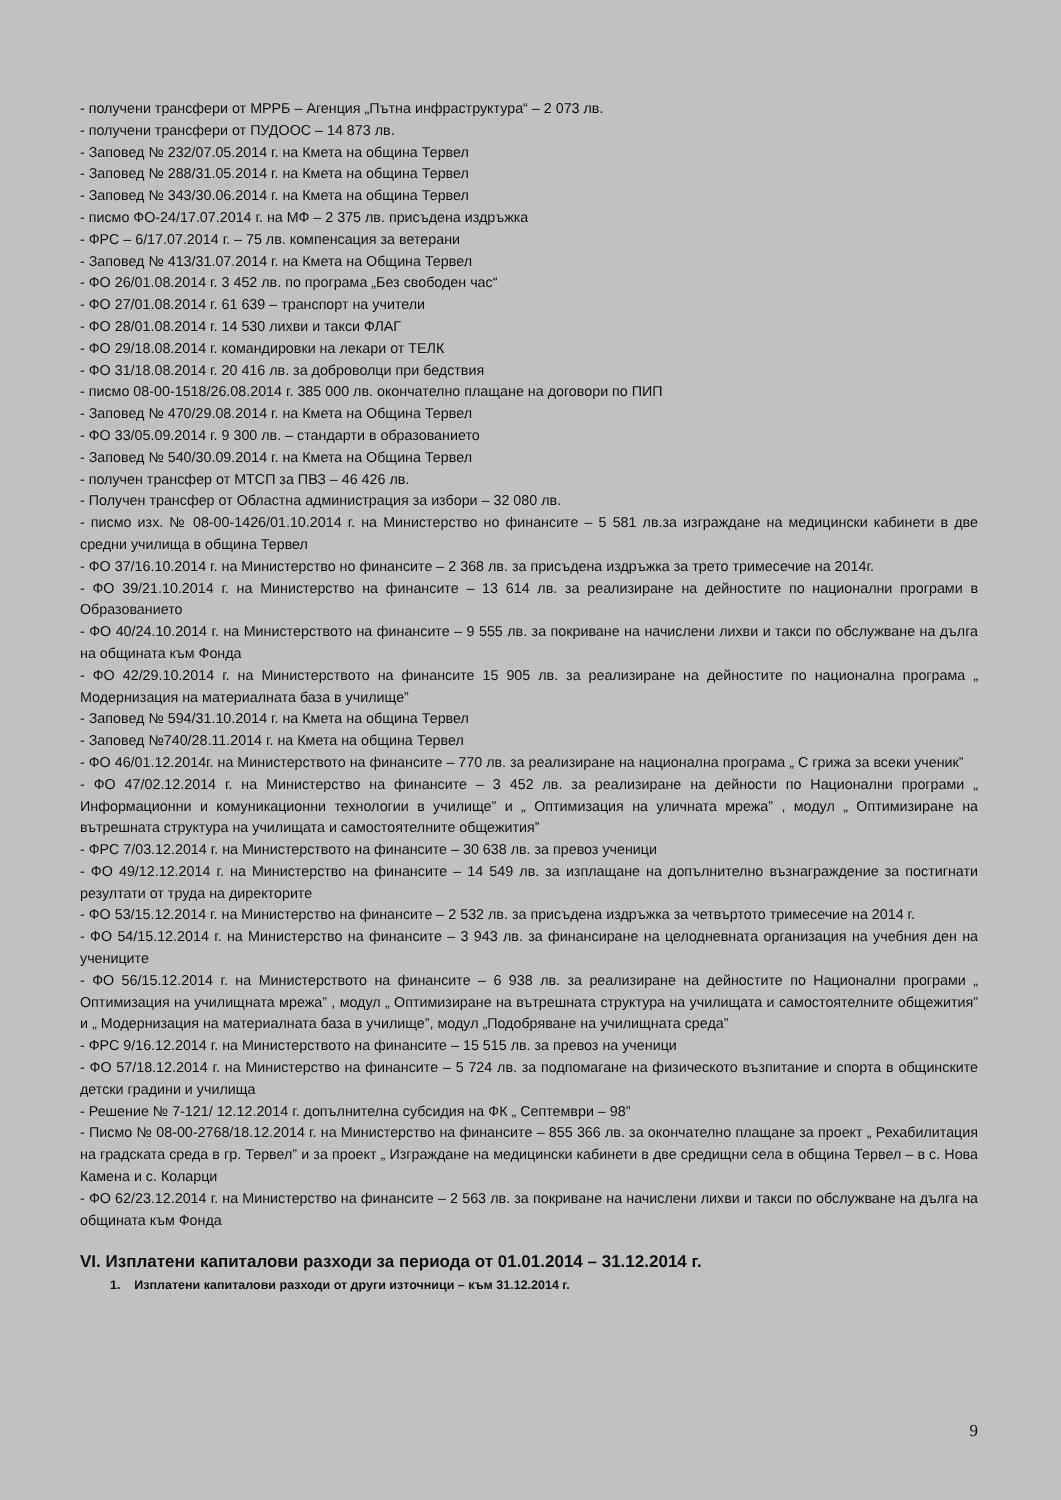- получени трансфери от МРРБ – Агенция „Пътна инфраструктура“ – 2 073 лв.
- получени трансфери от ПУДООС – 14 873 лв.
- Заповед № 232/07.05.2014 г. на Кмета на община Тервел
- Заповед № 288/31.05.2014 г. на Кмета на община Тервел
- Заповед № 343/30.06.2014 г. на Кмета на община Тервел
- писмо ФО-24/17.07.2014 г. на МФ – 2 375 лв. присъдена издръжка
- ФРС – 6/17.07.2014 г. – 75 лв. компенсация за ветерани
- Заповед № 413/31.07.2014 г. на Кмета на Община Тервел
- ФО 26/01.08.2014 г. 3 452 лв. по програма „Без свободен час“
- ФО 27/01.08.2014 г. 61 639 – транспорт на учители
- ФО 28/01.08.2014 г. 14 530 лихви и такси ФЛАГ
- ФО 29/18.08.2014 г. командировки на лекари от ТЕЛК
- ФО 31/18.08.2014 г. 20 416 лв. за доброволци при бедствия
- писмо 08-00-1518/26.08.2014 г. 385 000 лв. окончателно плащане на договори по ПИП
- Заповед № 470/29.08.2014 г. на Кмета на Община Тервел
- ФО 33/05.09.2014 г. 9 300 лв. – стандарти в образованието
- Заповед № 540/30.09.2014 г. на Кмета на Община Тервел
- получен трансфер от МТСП за ПВЗ – 46 426 лв.
- Получен трансфер от Областна администрация за избори – 32 080 лв.
- писмо изх. № 08-00-1426/01.10.2014 г. на Министерство но финансите – 5 581 лв.за изграждане на медицински кабинети в две средни училища в община Тервел
- ФО 37/16.10.2014 г. на Министерство но финансите – 2 368 лв. за присъдена издръжка за трето тримесечие на 2014г.
- ФО 39/21.10.2014 г. на Министерство на финансите – 13 614 лв. за реализиране на дейностите по национални програми в Образованието
- ФО 40/24.10.2014 г. на Министерството на финансите – 9 555 лв. за покриване на начислени лихви и такси по обслужване на дълга на общината към Фонда
- ФО 42/29.10.2014 г. на Министерството на финансите 15 905 лв. за реализиране на дейностите по национална програма „ Модернизация на материалната база в училище”
- Заповед № 594/31.10.2014 г. на Кмета на община Тервел
- Заповед №740/28.11.2014 г. на Кмета на община Тервел
- ФО 46/01.12.2014г. на Министерството на финансите – 770 лв. за реализиране на национална програма „ С грижа за всеки ученик”
- ФО 47/02.12.2014 г. на Министерство на финансите – 3 452 лв. за реализиране на дейности по Национални програми „ Информационни и комуникационни технологии в училище” и „ Оптимизация на уличната мрежа” , модул „ Оптимизиране на вътрешната структура на училищата и самостоятелните общежития”
- ФРС 7/03.12.2014 г. на Министерството на финансите – 30 638 лв. за превоз ученици
- ФО 49/12.12.2014 г. на Министерство на финансите – 14 549 лв. за изплащане на допълнително възнаграждение за постигнати резултати от труда на директорите
- ФО 53/15.12.2014 г. на Министерство на финансите – 2 532 лв. за присъдена издръжка за четвъртото тримесечие на 2014 г.
- ФО 54/15.12.2014 г. на Министерство на финансите – 3 943 лв. за финансиране на целодневната организация на учебния ден на учениците
- ФО 56/15.12.2014 г. на Министерството на финансите – 6 938 лв. за реализиране на дейностите по Национални програми „ Оптимизация на училищната мрежа” , модул „ Оптимизиране на вътрешната структура на училищата и самостоятелните общежития” и „ Модернизация на материалната база в училище”, модул „Подобряване на училищната среда”
- ФРС 9/16.12.2014 г. на Министерството на финансите – 15 515 лв. за превоз на ученици
- ФО 57/18.12.2014 г. на Министерство на финансите – 5 724 лв. за подпомагане на физическото възпитание и спорта в общинските детски градини и училища
- Решение № 7-121/ 12.12.2014 г. допълнителна субсидия на ФК „ Септември – 98”
- Писмо № 08-00-2768/18.12.2014 г. на Министерство на финансите – 855 366 лв. за окончателно плащане за проект „ Рехабилитация на градската среда в гр. Тервел” и за проект „ Изграждане на медицински кабинети в две средищни села в община Тервел – в с. Нова Камена и с. Коларци
- ФО 62/23.12.2014 г. на Министерство на финансите – 2 563 лв. за покриване на начислени лихви и такси по обслужване на дълга на общината към Фонда
VI. Изплатени капиталови разходи за периода от 01.01.2014 – 31.12.2014 г.
1. Изплатени капиталови разходи от други източници – към 31.12.2014 г.
9